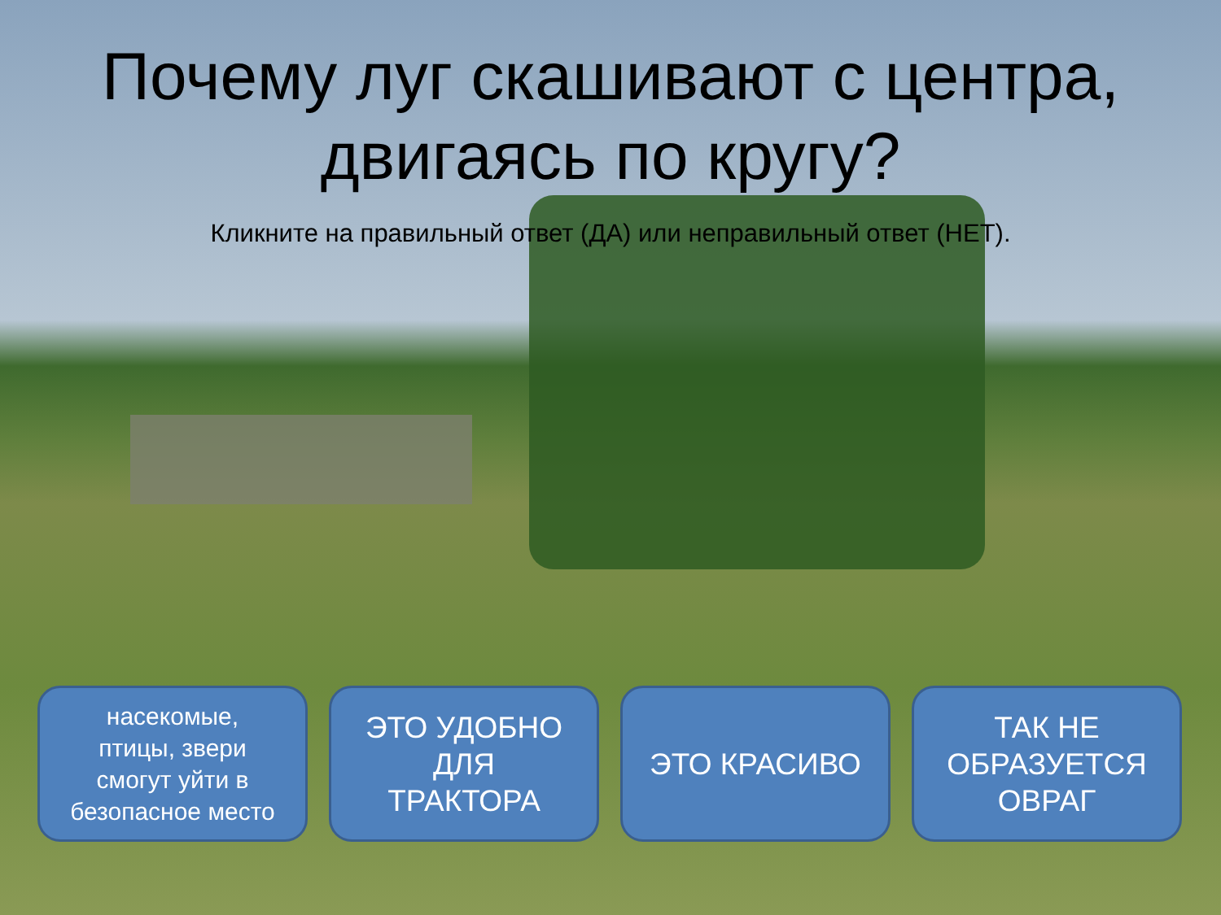Почему луг скашивают с центра, двигаясь по кругу?
Кликните на правильный ответ (ДА) или неправильный ответ (НЕТ).
насекомые,
птицы, звери
смогут уйти в
безопасное место
ЭТО УДОБНО
ДЛЯ
ТРАКТОРА
ЭТО КРАСИВО ТАК НЕ
ОБРАЗУЕТСЯ
ОВРАГ